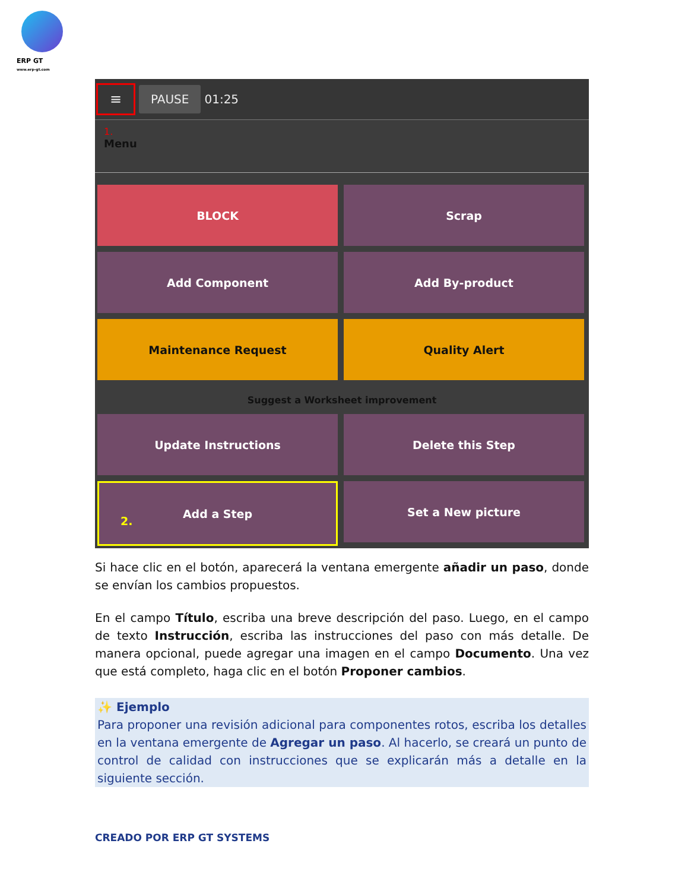ERP GT
www.erp-gt.com
≡
PAUSE
01:25
1.
Menu
BLOCK
Scrap
Add Component
Add By-product
Maintenance Request
Quality Alert
Suggest a Worksheet improvement
Update Instructions
Delete this Step
2.
Add a Step
Set a New picture
Si hace clic en el botón, aparecerá la ventana emergente añadir un paso, donde se envían los cambios propuestos.
En el campo Título, escriba una breve descripción del paso. Luego, en el campo de texto Instrucción, escriba las instrucciones del paso con más detalle. De manera opcional, puede agregar una imagen en el campo Documento. Una vez que está completo, haga clic en el botón Proponer cambios.
✨ Ejemplo
Para proponer una revisión adicional para componentes rotos, escriba los detalles en la ventana emergente de Agregar un paso. Al hacerlo, se creará un punto de control de calidad con instrucciones que se explicarán más a detalle en la siguiente sección.
CREADO POR ERP GT SYSTEMS